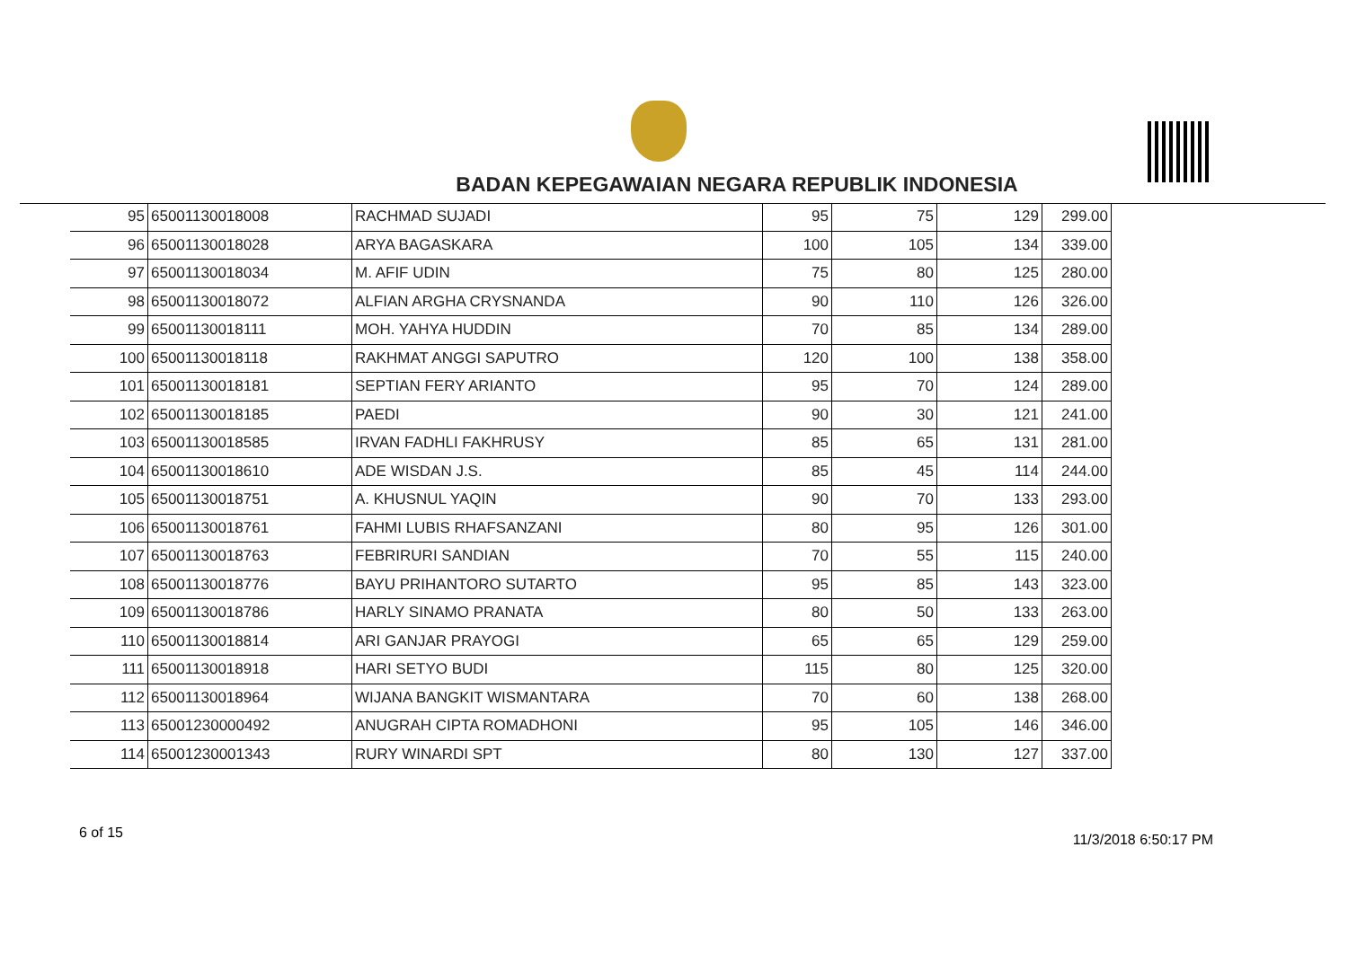BADAN KEPEGAWAIAN NEGARA REPUBLIK INDONESIA
| 95 | 65001130018008 | RACHMAD SUJADI | 95 | 75 | 129 | 299.00 |
| 96 | 65001130018028 | ARYA BAGASKARA | 100 | 105 | 134 | 339.00 |
| 97 | 65001130018034 | M. AFIF UDIN | 75 | 80 | 125 | 280.00 |
| 98 | 65001130018072 | ALFIAN ARGHA CRYSNANDA | 90 | 110 | 126 | 326.00 |
| 99 | 65001130018111 | MOH. YAHYA HUDDIN | 70 | 85 | 134 | 289.00 |
| 100 | 65001130018118 | RAKHMAT ANGGI SAPUTRO | 120 | 100 | 138 | 358.00 |
| 101 | 65001130018181 | SEPTIAN FERY ARIANTO | 95 | 70 | 124 | 289.00 |
| 102 | 65001130018185 | PAEDI | 90 | 30 | 121 | 241.00 |
| 103 | 65001130018585 | IRVAN FADHLI FAKHRUSY | 85 | 65 | 131 | 281.00 |
| 104 | 65001130018610 | ADE WISDAN J.S. | 85 | 45 | 114 | 244.00 |
| 105 | 65001130018751 | A. KHUSNUL YAQIN | 90 | 70 | 133 | 293.00 |
| 106 | 65001130018761 | FAHMI LUBIS RHAFSANZANI | 80 | 95 | 126 | 301.00 |
| 107 | 65001130018763 | FEBRIRURI SANDIAN | 70 | 55 | 115 | 240.00 |
| 108 | 65001130018776 | BAYU PRIHANTORO SUTARTO | 95 | 85 | 143 | 323.00 |
| 109 | 65001130018786 | HARLY SINAMO PRANATA | 80 | 50 | 133 | 263.00 |
| 110 | 65001130018814 | ARI GANJAR PRAYOGI | 65 | 65 | 129 | 259.00 |
| 111 | 65001130018918 | HARI SETYO BUDI | 115 | 80 | 125 | 320.00 |
| 112 | 65001130018964 | WIJANA BANGKIT WISMANTARA | 70 | 60 | 138 | 268.00 |
| 113 | 65001230000492 | ANUGRAH CIPTA ROMADHONI | 95 | 105 | 146 | 346.00 |
| 114 | 65001230001343 | RURY WINARDI SPT | 80 | 130 | 127 | 337.00 |
6 of 15 11/3/2018 6:50:17 PM